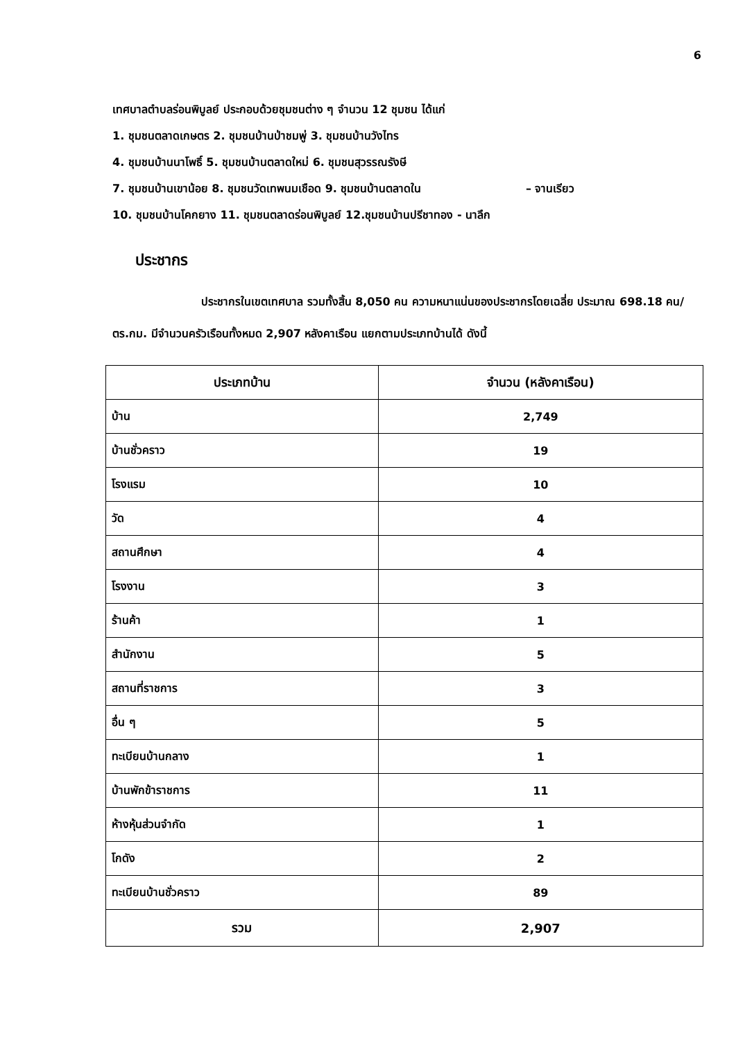6
เทศบาลตำบลร่อนพิบูลย์ ประกอบด้วยชุมชนต่าง ๆ จำนวน 12 ชุมชน ได้แก่
1. ชุมชนตลาดเกษตร 2. ชุมชนบ้านป่าชมพู่ 3. ชุมชนบ้านวังไทร
4. ชุมชนบ้านนาโพธิ์ 5. ชุมชนบ้านตลาดใหม่ 6. ชุมชนสุวรรณรังษี
7. ชุมชนบ้านเขาน้อย 8. ชุมชนวัดเทพนมเชือด 9. ชุมชนบ้านตลาดใน – จานเรียว
10. ชุมชนบ้านโคกยาง 11. ชุมชนตลาดร่อนพิบูลย์ 12.ชุมชนบ้านปรีชาทอง - นาลึก
ประชากร
ประชากรในเขตเทศบาล รวมทั้งสิ้น 8,050 คน ความหนาแน่นของประชากรโดยเฉลี่ย ประมาณ 698.18 คน/ตร.กม. มีจำนวนครัวเรือนทั้งหมด 2,907 หลังคาเรือน แยกตามประเภทบ้านได้ ดังนี้
| ประเภทบ้าน | จำนวน (หลังคาเรือน) |
| --- | --- |
| บ้าน | 2,749 |
| บ้านชั่วคราว | 19 |
| โรงแรม | 10 |
| วัด | 4 |
| สถานศึกษา | 4 |
| โรงงาน | 3 |
| ร้านค้า | 1 |
| สำนักงาน | 5 |
| สถานที่ราชการ | 3 |
| อื่น ๆ | 5 |
| ทะเบียนบ้านกลาง | 1 |
| บ้านพักข้าราชการ | 11 |
| ห้างหุ้นส่วนจำกัด | 1 |
| โกดัง | 2 |
| ทะเบียนบ้านชั่วคราว | 89 |
| รวม | 2,907 |